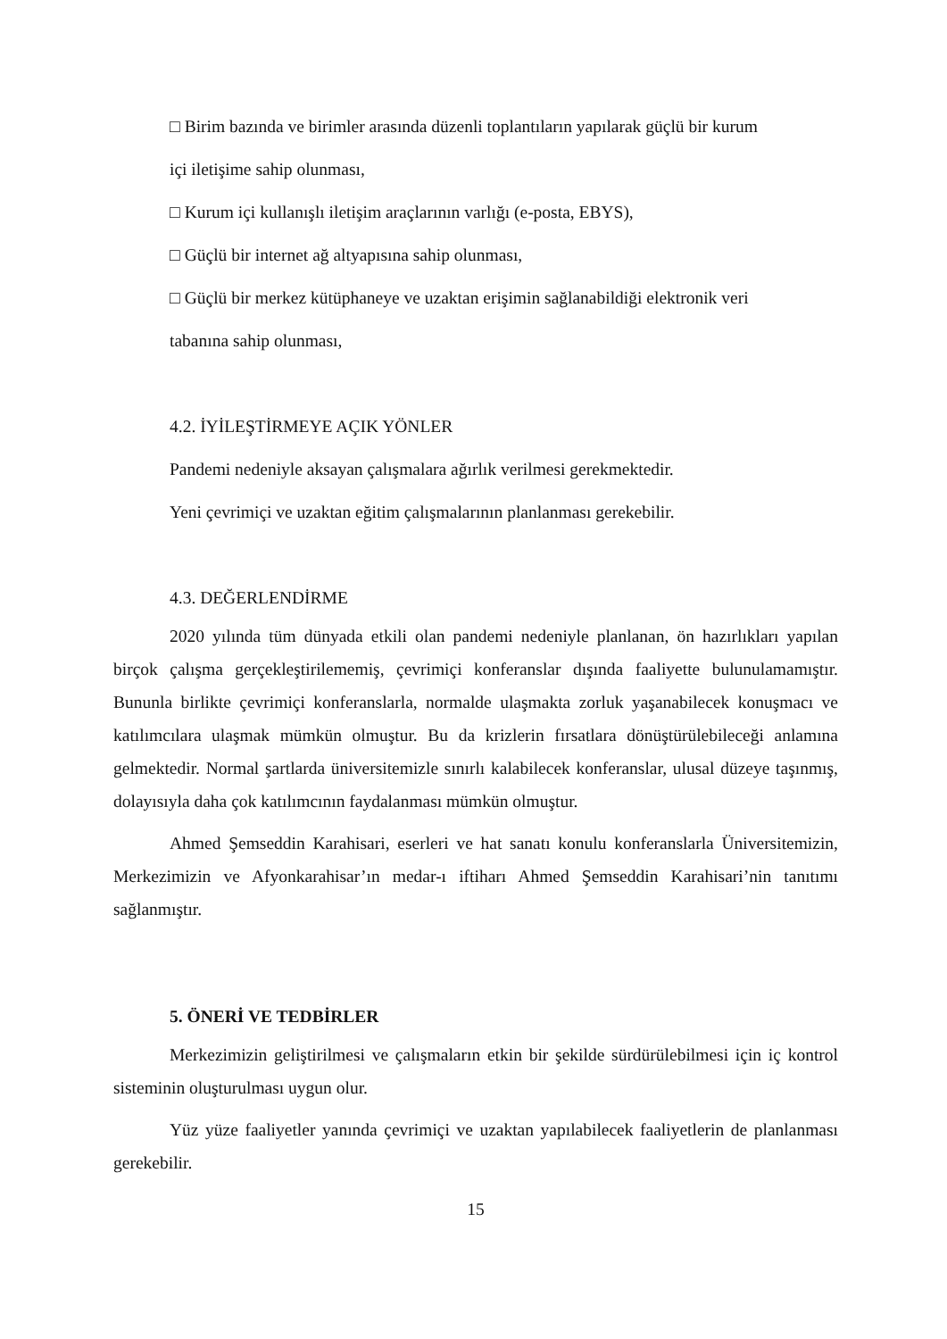□ Birim bazında ve birimler arasında düzenli toplantıların yapılarak güçlü bir kurum
içi iletişime sahip olunması,
□ Kurum içi kullanışlı iletişim araçlarının varlığı (e-posta, EBYS),
□ Güçlü bir internet ağ altyapısına sahip olunması,
□ Güçlü bir merkez kütüphaneye ve uzaktan erişimin sağlanabildiği elektronik veri
tabanına sahip olunması,
4.2. İYİLEŞTİRMEYE AÇIK YÖNLER
Pandemi nedeniyle aksayan çalışmalara ağırlık verilmesi gerekmektedir.
Yeni çevrimiçi ve uzaktan eğitim çalışmalarının planlanması gerekebilir.
4.3. DEĞERLENDİRME
2020 yılında tüm dünyada etkili olan pandemi nedeniyle planlanan, ön hazırlıkları yapılan birçok çalışma gerçekleştirilememiş, çevrimiçi konferanslar dışında faaliyette bulunulamamıştır. Bununla birlikte çevrimiçi konferanslarla, normalde ulaşmakta zorluk yaşanabilecek konuşmacı ve katılımcılara ulaşmak mümkün olmuştur. Bu da krizlerin fırsatlara dönüştürülebileceği anlamına gelmektedir. Normal şartlarda üniversitemizle sınırlı kalabilecek konferanslar, ulusal düzeye taşınmış, dolayısıyla daha çok katılımcının faydalanması mümkün olmuştur.
Ahmed Şemseddin Karahisari, eserleri ve hat sanatı konulu konferanslarla Üniversitemizin, Merkezimizin ve Afyonkarahisar’ın medar-ı iftiharı Ahmed Şemseddin Karahisari’nin tanıtımı sağlanmıştır.
5. ÖNERİ VE TEDBİRLER
Merkezimizin geliştirilmesi ve çalışmaların etkin bir şekilde sürdürülebilmesi için iç kontrol sisteminin oluşturulması uygun olur.
Yüz yüze faaliyetler yanında çevrimiçi ve uzaktan yapılabilecek faaliyetlerin de planlanması gerekebilir.
15